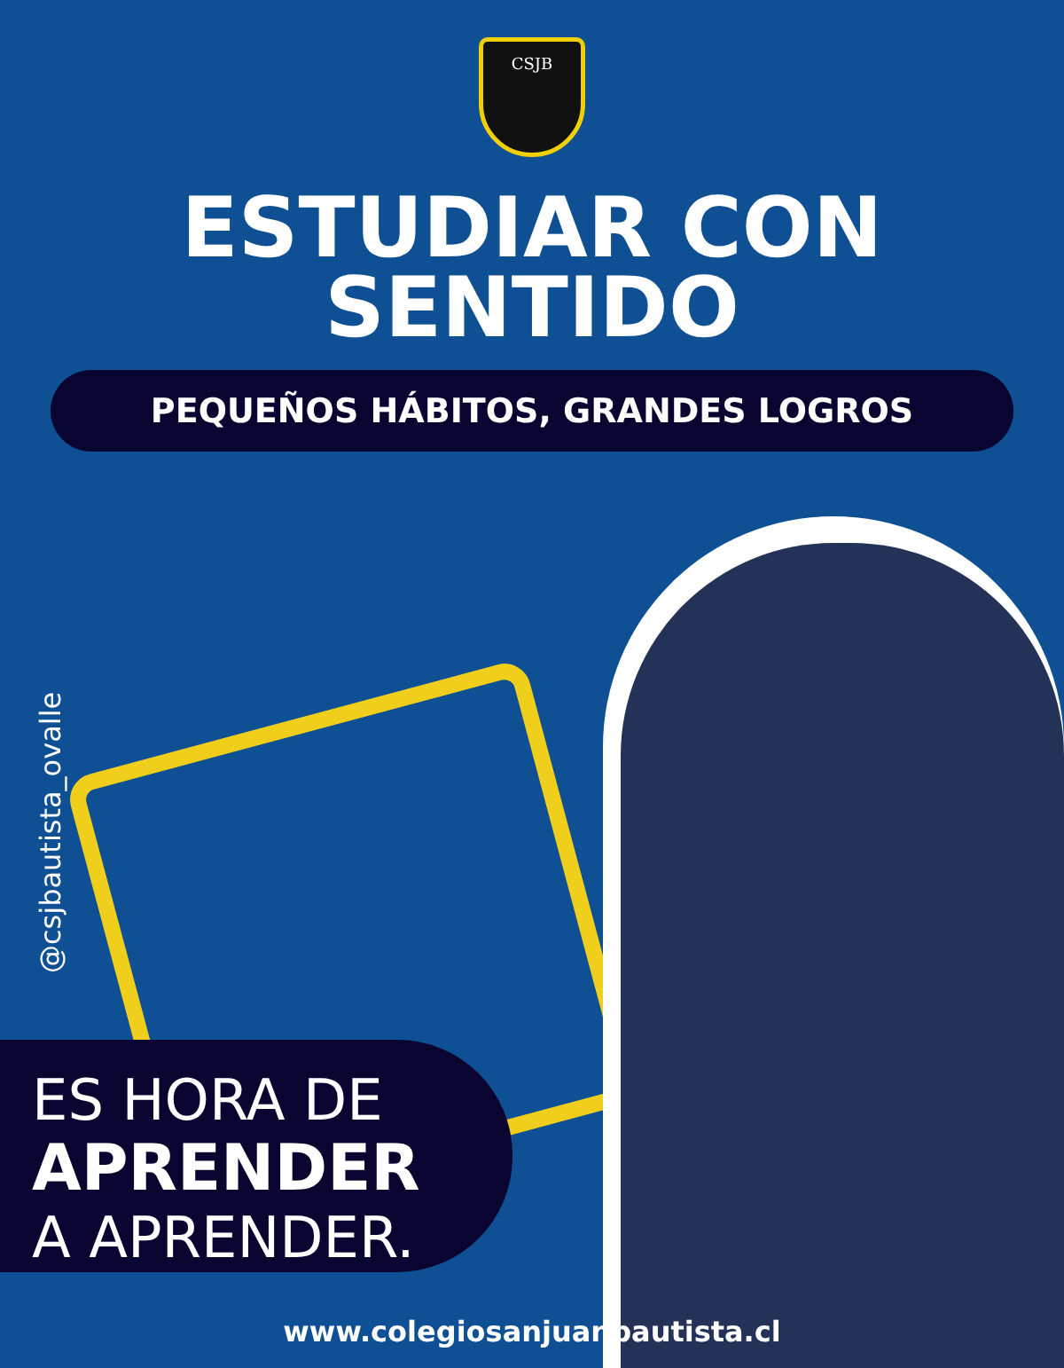CSJB
ESTUDIAR CON
SENTIDO
PEQUEÑOS HÁBITOS, GRANDES LOGROS
@csjbautista_ovalle
ES HORA DE
APRENDER
A APRENDER.
www.colegiosanjuanbautista.cl